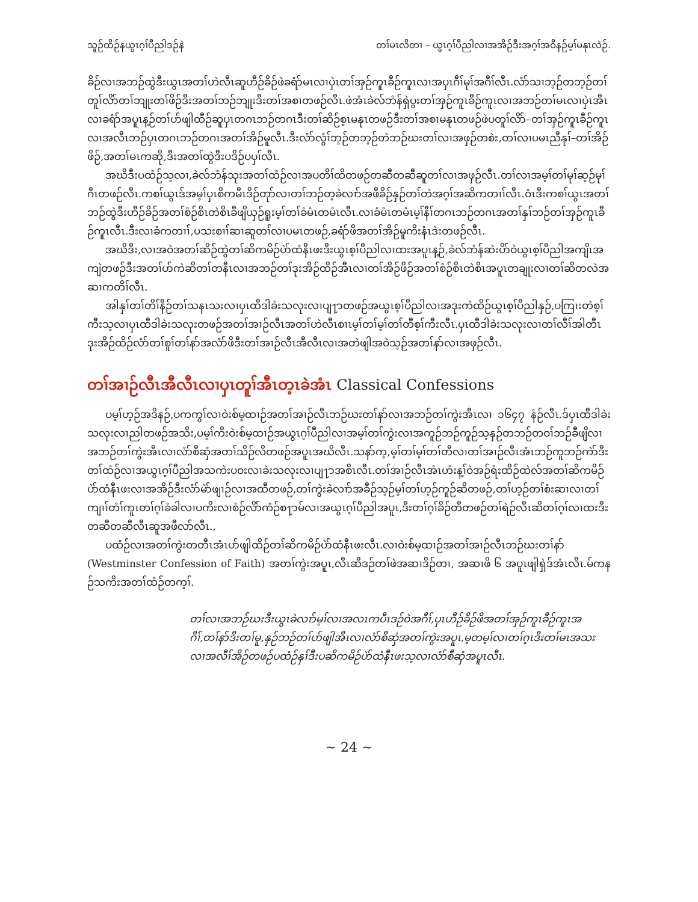သူဉ်ထိဉ်နယွၤဂ့ၢ်ပီညါဒဉ်နဲ တၢ်မၤလိတၢ – ယွၤဂ့ၢ်ပီညါလၢအအိဉ်ဒီးအဂ့ၢ်အဝီနဉ်မ့ၢ်မနုၤလဲဉ်.
ခိဉ်လၢအဘဉ်ထွဲဒီးယွၤအတၢ်ဟဲလီၤဆူဟီဉ်ခိဉ်ဖဲခရံာ်မၤလၢပှဲၤတၢ်အှဉ်ကူၤခီဉ်ကူၤလၢအပှၤဂီၢ်မုၢ်အဂီၢ်လီၤ.လံာ်သၢဘ့ဉ်တဘ့ဉ်တၢ်တူၢ်လိာ်တၢ်ဘျုးတၢ်ဖိဉ်ဒီးအတၢ်ဘဉ်ဘျုးဒီးတၢ်အစၢတဖဉ်လီၤ.ဖဲအံၤခဲလ်ဘံန်ရှဲပွးတၢ်အှဉ်ကူၤခီဉ်ကူၤလၢအဘဉ်တၢ်မၤလၢပှဲၤအီၤလၢခရံာ်အပူၤန့ဉ်တၢ်ပာ်ဖျါထီဉ်ဆူပှၤတဂၤဘဉ်တဂၤဒီးတၢ်ဆိဉ်စ့ၤမနုၤတဖဉ်ဒီးတၢ်အစၢမနုၤတဖဉ်ဖဲပတူၢ်လိာ်–တၢ်အှဉ်ကူၤခီဉ်ကူၤလၢအလီၤဘဉ်ပှၤတဂၤဘဉ်တဂၤအတၢ်အိဉ်မူလီၤ.ဒီးလံာ်လွံၢ်ဘ့ဉ်တဘ့ဉ်တဲဘဉ်ဃးတၢ်လၢအဖှဉ်တစဲး,တၢ်လၢပမၤညီနုၢ်–တၢ်အိဉ်ဖိဉ်,အတၢ်မၤကဆို,ဒီးအတၢ်ထွဲဒီးပဒိဉ်ပပှၢ်လီၤ.
အဃိဒီးပထံဉ်သ့လၢ,ခဲလ်ဘံန်သုးအတၢ်ထံဉ်လၢအပတိၢ်ထိတဖဉ်တဆီတဆီဆူတၢ်လၢအဖှဉ်လီၤ.တၢ်လၢအမ့ၢ်တၢ်မုၢ်ဆ့ဉ်မုၢ်ဂီၤတဖဉ်လီၤ.ကစၢ်ယွၤဒ်အမ့ၢ်ပှၤစိကမီၤဒိဉ်တုာ်လၢတၢ်ဘဉ်တ့ခဲလၢာ်အဖီခိဉ်နှဉ်တၢ်တဲအဂ့ၢ်အဆိကတၢၢ်လီၤ.ဝံၤဒီးကစၢ်ယွၤအတၢ်ဘဉ်ထွဲဒီးဟီဉ်ခိဉ်အတၢ်စံဉ်စိၤတဲစိၤခီဖျိယှဉ်ရူးမ့ၢ်တၢ်ခံမံၤတမံၤလီၤ.လၢခံမံၤတမံၤမ့ၢ်နီၢ်တဂၤဘဉ်တဂၤအတၢ်နှၢ်ဘဉ်တၢ်အှဉ်ကူၤခီဉ်ကူၤလီၤ.ဒီးလၢခံကတၢၢ်,ပသးစၢၢ်ဆၢဆူတၢ်လၢပမၤတဖဉ်,ခရံာ်ဖိအတၢ်အိဉ်မူကိးနံၤဒဲးတဖဉ်လီၤ.
အဃိဒီး,လၢအဝဲအတၢ်ဆိဉ်ထွဲတၢ်ဆိကမိဉ်ပဲာ်ထံနီၤဖးဒီးယွၤစ့ၢ်ပီညါလၢထးအပူၤန့ဉ်,ခဲလ်ဘံန်ဆဲးပိာ်ဝဲယွၤစ့ၢ်ပီညါအကျိၤအကျဲတဖဉ်ဒီးအတၢ်ပာ်ကဲဆိတၢ်တနီၤလၢအဘဉ်တၢ်ဒုးအိဉ်ထိဉ်အီၤလၢတၢ်အိဉ်ဖိဉ်အတၢ်စံဉ်စိၤတဲစိၤအပူၤတချုးလၢတၢ်ဆိတလဲအဆၢကတိၢ်လီၤ.
အါနှၢ်တၢ်တိၢ်နီဉ်တၢ်သနၤသးလၢပှၤထီဒါခဲးသလုးလၢပျ႑ာတဖဉ်အယွၤစ့ၢ်ပီညါလၢအဒုးကဲထိဉ်ယွၤစ့ၢ်ပီညါနှဉ်,ပကြၢးတဲစ့ၢ်ကီးသ့လၢပှၤထီဒါခဲးသလုးတဖဉ်အတၢ်အၢဉ်လီၤအတၢ်ဟဲလီၤစၢၤမ့ၢ်တၢ်မ့ၢ်တၢ်တီစ့ၢ်ကီးလီၤ.ပှၤထီဒါခဲးသလုးလၢတၢ်လီၢ်အါတီၤဒုးအိဉ်ထိဉ်လံာ်တၢ်စူၢ်တၢ်နာ်အလံာ်ဖိဒီးတၢ်အၢဉ်လီၤအီလီၤလၢအတဲဖျါအဝဲသ့ဉ်အတၢ်နာ်လၢအဖှဉ်လီၤ.
တၢ်အၢဉ်လီၤအီလီၤလၢပှၤတူၢ်အီၤတ့ၤခဲအံၤ Classical Confessions
ပမ့ၢ်ဟ့ဉ်အဒိနဉ်,ပကကွၢ်လၢဝဲးစ်မ့ထၢဉ်အတၢ်အၢဉ်လီၤဘဉ်ဃးတၢ်နာ်လၢအဘဉ်တၢ်ကွဲးအီၤလၢ ၁၆၄၇ နံဉ်လီၤ.ဒ်ပှၤထီဒါခဲးသလုးလၢညါတဖဉ်အသိး,ပမ့ၢ်ကိးဝဲးစ်မ့ထၢဉ်အယွၤဂ့ၢ်ပီညါလၢအမ့ၢ်တၢ်ကွဲးလၢအကူဉ်ဘဉ်ကူဉ်သ့နှဉ်တဘဉ်တဝၢ်ဘဉ်ခီဖျိလၢအဘဉ်တၢ်ကွဲးအီၤလၢလံာ်စီဆှံအတၢ်သိဉ်လိတဖဉ်အပူၤအဃိလီၤ.သနာ်က့,မ့ၢ်တၢ်မ့ၢ်တၢ်တီလၢတၢ်အၢဉ်လီၤအံၤဘဉ်ကူဘဉ်ကဲာ်ဒီးတၢ်ထံဉ်လၢအယွၤဂ့ၢ်ပီညါအသကဲးပဝးလၢခဲးသလုးလၢပျ႑ာအစိၤလီၤ.တၢ်အၢဉ်လီၤအံၤဟံးန့ၢ်ဝဲအဉ်ရံးထိဉ်ထဲလ်အတၢ်ဆိကမိဉ်ပဲာ်ထံနီၤဖးလၢအအိဉ်ဒီးလံာ်မဲာ်ဖျၢဉ်လၢအထီတဖဉ်,တၢ်ကွဲးခဲလၢာ်အခီဉ်သ့ဉ်မ့ၢ်တၢ်ဟ့ဉ်ကူဉ်ဆိတဖဉ်,တၢ်ဟ့ဉ်တၢ်စံးဆၢလၢတၢ်ကျၢၢ်တံၢ်ကူၤတၢ်ဂ့ၢ်ခံခါလၢပကိးလၢစံဉ်လိာ်ကံဉ်စ႑ာမ်လၢအယွၤဂ့ၢ်ပီညါအပူၤ,ဒီးတၢ်ဂ့ၢ်ခိဉ်တီတဖဉ်တၢ်ရဲဉ်လီၤဆိတၢ်ဂ့ၢ်လၢထးဒီးတဆီတဆီလီၤဆူအဖီလာ်လီၤ.,
ပထံဉ်လၢအတၢ်ကွဲးတတီၤအံၤပာ်ဖျါထိဉ်တၢ်ဆိကမိဉ်ပဲာ်ထံနီၤဖးလီၤ.လၢဝဲးစ်မ့ထၢဉ်အတၢ်အၢဉ်လီၤဘဉ်ဃးတၢ်နာ် (Westminster Confession of Faith) အတၢ်ကွဲးအပူၤ,လီၤဆီဒဉ်တၢ်ဖဲအဆၢဒိဉ်တၢ, အဆၢဖိ ၆ အပူၤဖျါရှဲဒ်အံၤလီၤ.မ်ကနဉ်သကိးအတၢ်ထံဉ်တက့ၢ်.
တၢ်လၢအဘဉ်ဃးဒီးယွၤခဲလၢာ်မ့ၢ်လၢအလၤကပီၤဒဉ်ဝဲအဂီၢ်,ပှၤဟီဉ်ခိဉ်ဖိအတၢ်အှဉ်ကူၤခီဉ်ကူၤအဂီၢ်,တၢ်နာ်ဒီးတၢ်မူ,နှဉ်ဘဉ်တၢ်ပာ်ဖျါအီၤလၢလံာ်စီဆှံအတၢ်ကွဲးအပူၤ,မ့တမ့ၢ်လၢတၢ်ဂ့ၤဒီးတၢ်မၤအသးလၢအလီၢ်အိဉ်တဖဉ်ပထံဉ်နှၢ်ဒီးပဆိကမိဉ်ပဲာ်ထံနီၤဖးသ့လၢလံာ်စီဆှံအပူၤလီၤ.
~ 24 ~